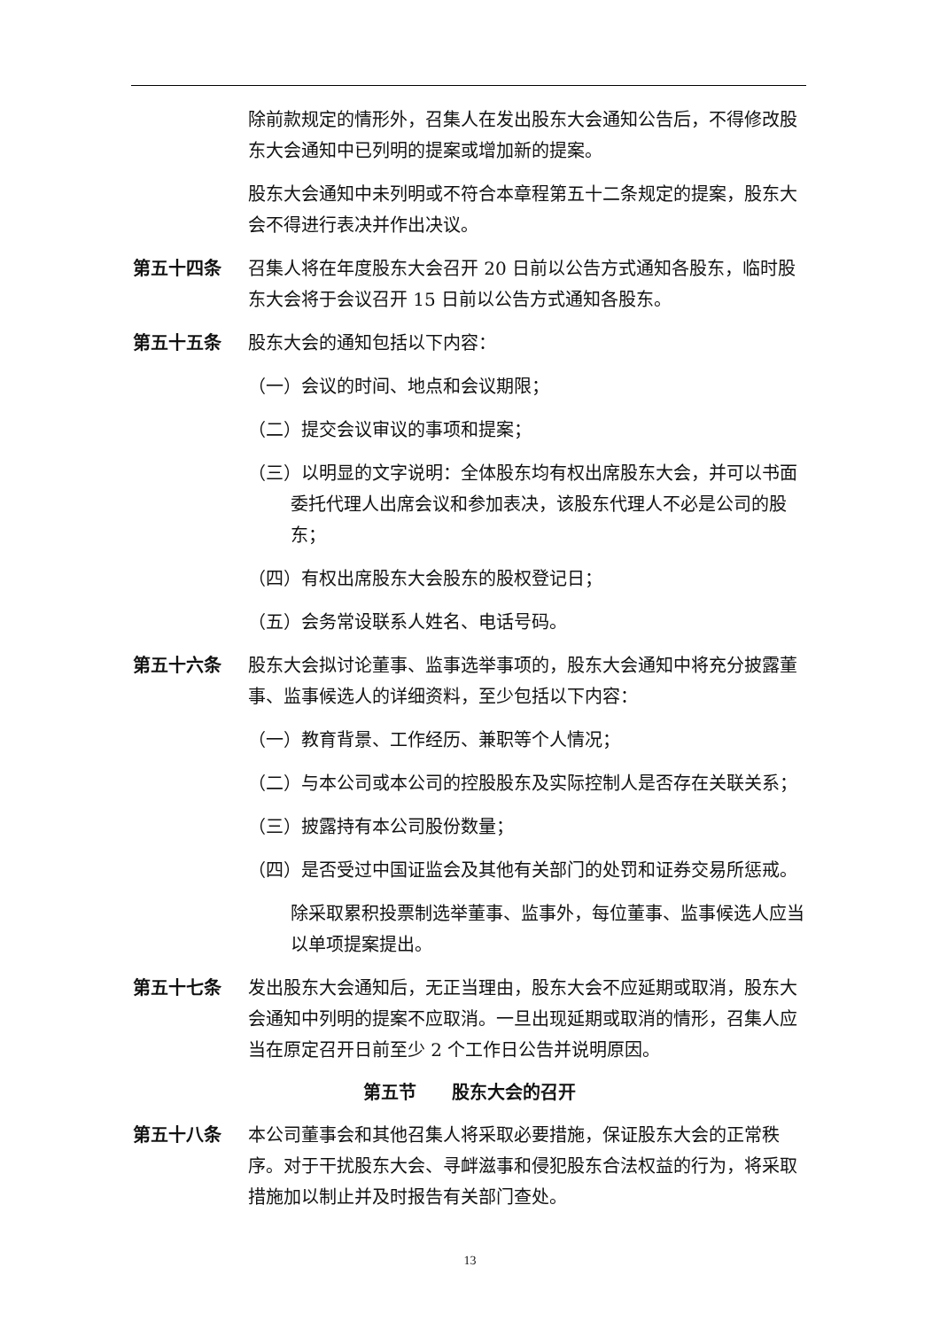除前款规定的情形外，召集人在发出股东大会通知公告后，不得修改股东大会通知中已列明的提案或增加新的提案。
股东大会通知中未列明或不符合本章程第五十二条规定的提案，股东大会不得进行表决并作出决议。
第五十四条 召集人将在年度股东大会召开 20 日前以公告方式通知各股东，临时股东大会将于会议召开 15 日前以公告方式通知各股东。
第五十五条 股东大会的通知包括以下内容：
（一）会议的时间、地点和会议期限；
（二）提交会议审议的事项和提案；
（三）以明显的文字说明：全体股东均有权出席股东大会，并可以书面委托代理人出席会议和参加表决，该股东代理人不必是公司的股东；
（四）有权出席股东大会股东的股权登记日；
（五）会务常设联系人姓名、电话号码。
第五十六条 股东大会拟讨论董事、监事选举事项的，股东大会通知中将充分披露董事、监事候选人的详细资料，至少包括以下内容：
（一）教育背景、工作经历、兼职等个人情况；
（二）与本公司或本公司的控股股东及实际控制人是否存在关联关系；
（三）披露持有本公司股份数量；
（四）是否受过中国证监会及其他有关部门的处罚和证券交易所惩戒。
除采取累积投票制选举董事、监事外，每位董事、监事候选人应当以单项提案提出。
第五十七条 发出股东大会通知后，无正当理由，股东大会不应延期或取消，股东大会通知中列明的提案不应取消。一旦出现延期或取消的情形，召集人应当在原定召开日前至少 2 个工作日公告并说明原因。
第五节　　股东大会的召开
第五十八条 本公司董事会和其他召集人将采取必要措施，保证股东大会的正常秩序。对于干扰股东大会、寻衅滋事和侵犯股东合法权益的行为，将采取措施加以制止并及时报告有关部门查处。
13